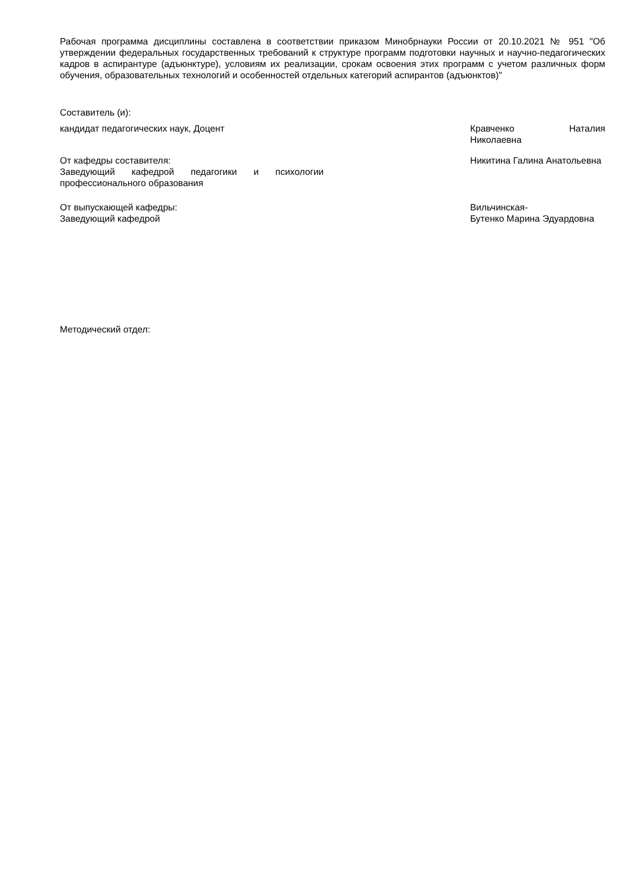Рабочая программа дисциплины составлена в соответствии приказом Минобрнауки России от 20.10.2021 № 951 "Об утверждении федеральных государственных требований к структуре программ подготовки научных и научно-педагогических кадров в аспирантуре (адъюнктуре), условиям их реализации, срокам освоения этих программ с учетом различных форм обучения, образовательных технологий и особенностей отдельных категорий аспирантов (адъюнктов)"
Составитель (и):
кандидат педагогических наук, Доцент Кравченко Наталия Николаевна
От кафедры составителя:
Заведующий кафедрой педагогики и психологии профессионального образования
Никитина Галина Анатольевна
От выпускающей кафедры:
Заведующий кафедрой
Вильчинская-
Бутенко Марина Эдуардовна
Методический отдел: